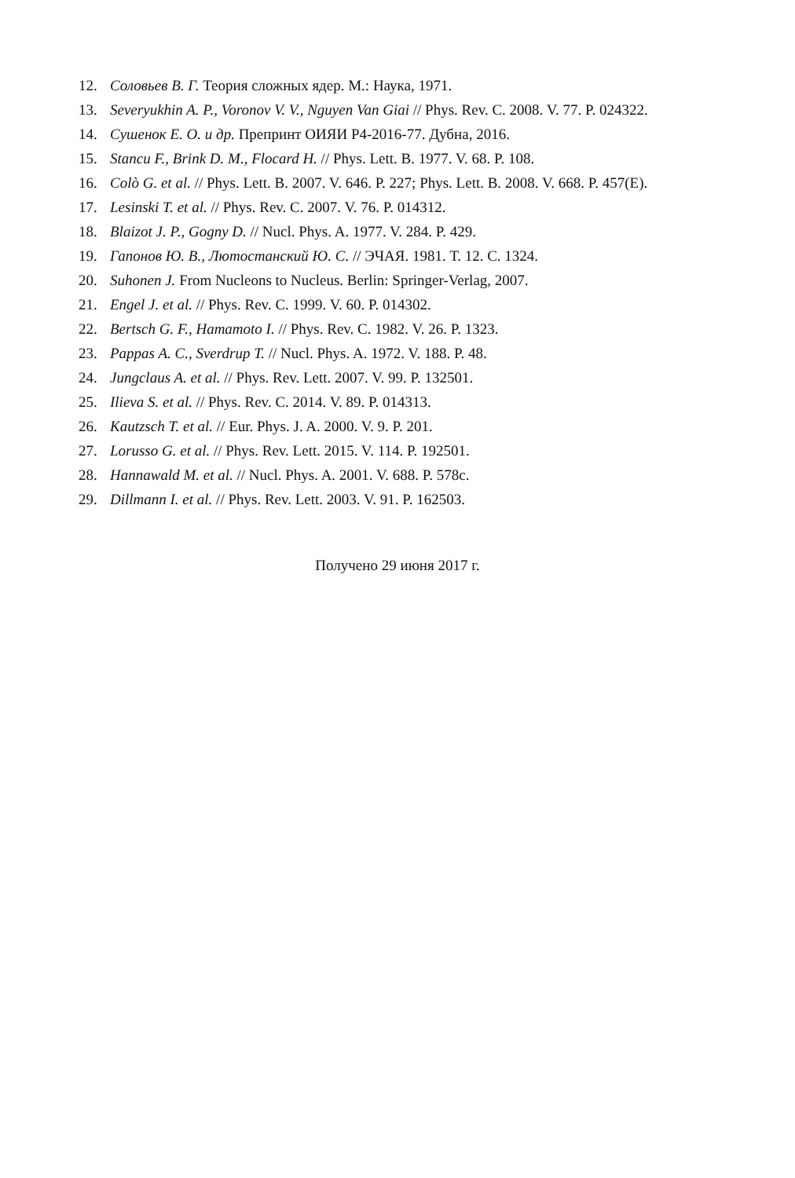12. Соловьев В. Г. Теория сложных ядер. М.: Наука, 1971.
13. Severyukhin A. P., Voronov V. V., Nguyen Van Giai // Phys. Rev. C. 2008. V. 77. P. 024322.
14. Сушенок Е. О. и др. Препринт ОИЯИ Р4-2016-77. Дубна, 2016.
15. Stancu F., Brink D. M., Flocard H. // Phys. Lett. B. 1977. V. 68. P. 108.
16. Colò G. et al. // Phys. Lett. B. 2007. V. 646. P. 227; Phys. Lett. B. 2008. V. 668. P. 457(E).
17. Lesinski T. et al. // Phys. Rev. C. 2007. V. 76. P. 014312.
18. Blaizot J. P., Gogny D. // Nucl. Phys. A. 1977. V. 284. P. 429.
19. Гапонов Ю. В., Лютостанский Ю. С. // ЭЧАЯ. 1981. Т. 12. С. 1324.
20. Suhonen J. From Nucleons to Nucleus. Berlin: Springer-Verlag, 2007.
21. Engel J. et al. // Phys. Rev. C. 1999. V. 60. P. 014302.
22. Bertsch G. F., Hamamoto I. // Phys. Rev. C. 1982. V. 26. P. 1323.
23. Pappas A. C., Sverdrup T. // Nucl. Phys. A. 1972. V. 188. P. 48.
24. Jungclaus A. et al. // Phys. Rev. Lett. 2007. V. 99. P. 132501.
25. Ilieva S. et al. // Phys. Rev. C. 2014. V. 89. P. 014313.
26. Kautzsch T. et al. // Eur. Phys. J. A. 2000. V. 9. P. 201.
27. Lorusso G. et al. // Phys. Rev. Lett. 2015. V. 114. P. 192501.
28. Hannawald M. et al. // Nucl. Phys. A. 2001. V. 688. P. 578c.
29. Dillmann I. et al. // Phys. Rev. Lett. 2003. V. 91. P. 162503.
Получено 29 июня 2017 г.